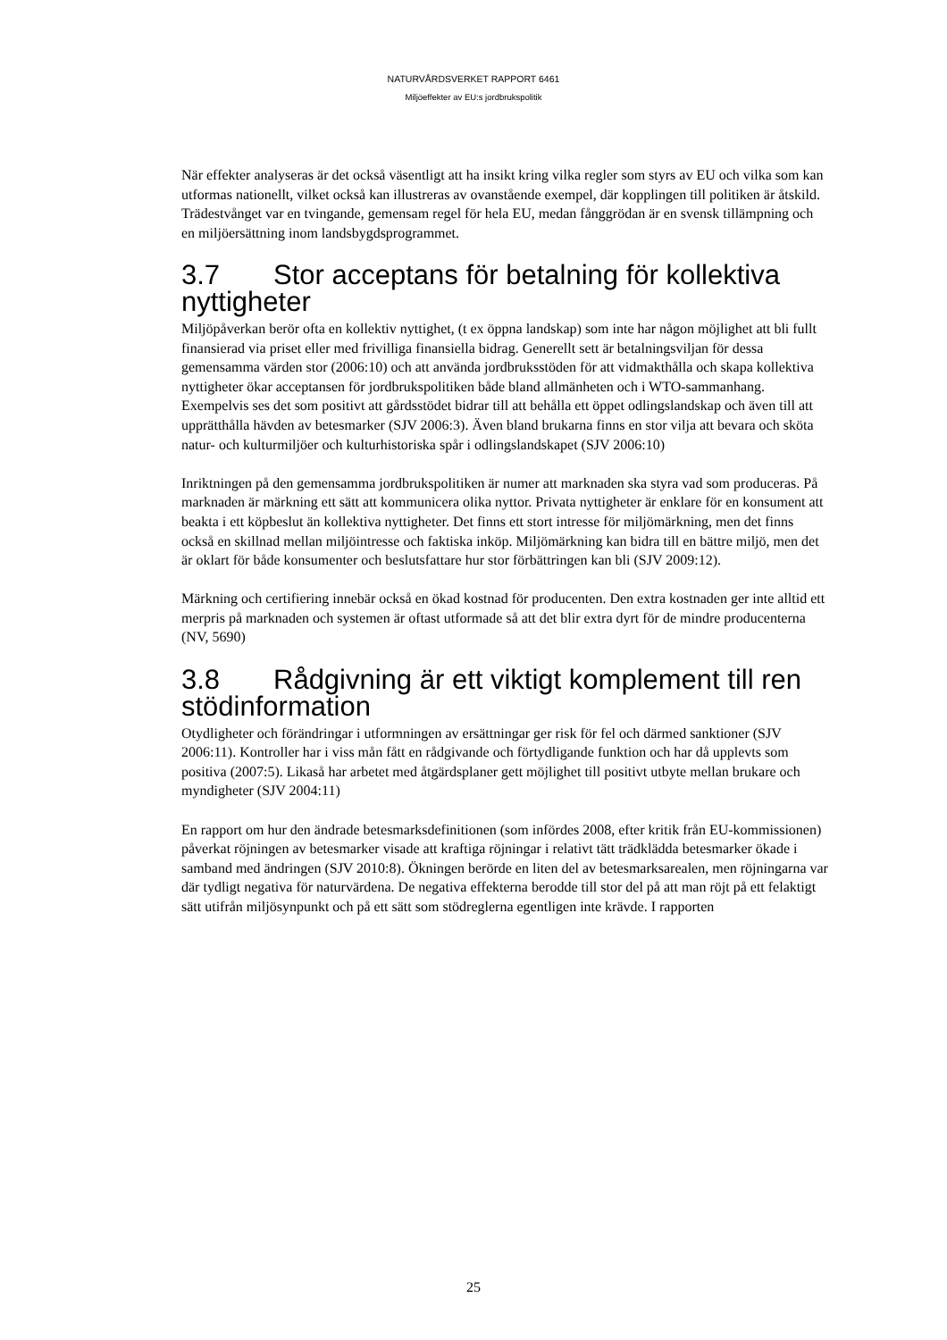NATURVÅRDSVERKET RAPPORT 6461
Miljöeffekter av EU:s jordbrukspolitik
När effekter analyseras är det också väsentligt att ha insikt kring vilka regler som styrs av EU och vilka som kan utformas nationellt, vilket också kan illustreras av ovanstående exempel, där kopplingen till politiken är åtskild. Trädestvånget var en tvingande, gemensam regel för hela EU, medan fånggrödan är en svensk tillämpning och en miljöersättning inom landsbygdsprogrammet.
3.7 Stor acceptans för betalning för kollektiva nyttigheter
Miljöpåverkan berör ofta en kollektiv nyttighet, (t ex öppna landskap) som inte har någon möjlighet att bli fullt finansierad via priset eller med frivilliga finansiella bidrag. Generellt sett är betalningsviljan för dessa gemensamma värden stor (2006:10) och att använda jordbruksstöden för att vidmakthålla och skapa kollektiva nyttigheter ökar acceptansen för jordbrukspolitiken både bland allmänheten och i WTO-sammanhang. Exempelvis ses det som positivt att gårdsstödet bidrar till att behålla ett öppet odlingslandskap och även till att upprätthålla hävden av betesmarker (SJV 2006:3). Även bland brukarna finns en stor vilja att bevara och sköta natur- och kulturmiljöer och kulturhistoriska spår i odlingslandskapet (SJV 2006:10)
Inriktningen på den gemensamma jordbrukspolitiken är numer att marknaden ska styra vad som produceras. På marknaden är märkning ett sätt att kommunicera olika nyttor. Privata nyttigheter är enklare för en konsument att beakta i ett köpbeslut än kollektiva nyttigheter. Det finns ett stort intresse för miljömärkning, men det finns också en skillnad mellan miljöintresse och faktiska inköp. Miljömärkning kan bidra till en bättre miljö, men det är oklart för både konsumenter och beslutsfattare hur stor förbättringen kan bli (SJV 2009:12).
Märkning och certifiering innebär också en ökad kostnad för producenten. Den extra kostnaden ger inte alltid ett merpris på marknaden och systemen är oftast utformade så att det blir extra dyrt för de mindre producenterna (NV, 5690)
3.8 Rådgivning är ett viktigt komplement till ren stödinformation
Otydligheter och förändringar i utformningen av ersättningar ger risk för fel och därmed sanktioner (SJV 2006:11). Kontroller har i viss mån fått en rådgivande och förtydligande funktion och har då upplevts som positiva (2007:5). Likaså har arbetet med åtgärdsplaner gett möjlighet till positivt utbyte mellan brukare och myndigheter (SJV 2004:11)
En rapport om hur den ändrade betesmarksdefinitionen (som infördes 2008, efter kritik från EU-kommissionen) påverkat röjningen av betesmarker visade att kraftiga röjningar i relativt tätt trädklädda betesmarker ökade i samband med ändringen (SJV 2010:8). Ökningen berörde en liten del av betesmarksarealen, men röjningarna var där tydligt negativa för naturvärdena. De negativa effekterna berodde till stor del på att man röjt på ett felaktigt sätt utifrån miljösynpunkt och på ett sätt som stödreglerna egentligen inte krävde. I rapporten
25